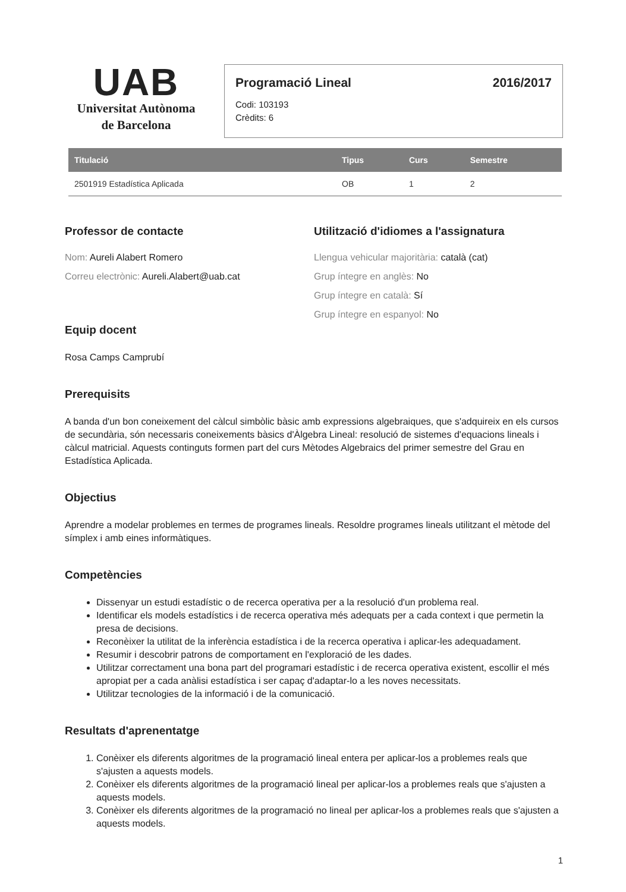UAB
Universitat Autònoma
de Barcelona
Programació Lineal 2016/2017
Codi: 103193
Crèdits: 6
| Titulació | Tipus | Curs | Semestre |
| --- | --- | --- | --- |
| 2501919 Estadística Aplicada | OB | 1 | 2 |
Professor de contacte
Nom: Aureli Alabert Romero
Correu electrònic: Aureli.Alabert@uab.cat
Equip docent
Rosa Camps Camprubí
Utilització d'idiomes a l'assignatura
Llengua vehicular majoritària: català (cat)
Grup íntegre en anglès: No
Grup íntegre en català: Sí
Grup íntegre en espanyol: No
Prerequisits
A banda d'un bon coneixement del càlcul simbòlic bàsic amb expressions algebraiques, que s'adquireix en els cursos de secundària, són necessaris coneixements bàsics d'Àlgebra Lineal: resolució de sistemes d'equacions lineals i càlcul matricial. Aquests continguts formen part del curs Mètodes Algebraics del primer semestre del Grau en Estadística Aplicada.
Objectius
Aprendre a modelar problemes en termes de programes lineals. Resoldre programes lineals utilitzant el mètode del símplex i amb eines informàtiques.
Competències
Dissenyar un estudi estadístic o de recerca operativa per a la resolució d'un problema real.
Identificar els models estadístics i de recerca operativa més adequats per a cada context i que permetin la presa de decisions.
Reconèixer la utilitat de la inferència estadística i de la recerca operativa i aplicar-les adequadament.
Resumir i descobrir patrons de comportament en l'exploració de les dades.
Utilitzar correctament una bona part del programari estadístic i de recerca operativa existent, escollir el més apropiat per a cada anàlisi estadística i ser capaç d'adaptar-lo a les noves necessitats.
Utilitzar tecnologies de la informació i de la comunicació.
Resultats d'aprenentatge
1. Conèixer els diferents algoritmes de la programació lineal entera per aplicar-los a problemes reals que s'ajusten a aquests models.
2. Conèixer els diferents algoritmes de la programació lineal per aplicar-los a problemes reals que s'ajusten a aquests models.
3. Conèixer els diferents algoritmes de la programació no lineal per aplicar-los a problemes reals que s'ajusten a aquests models.
1